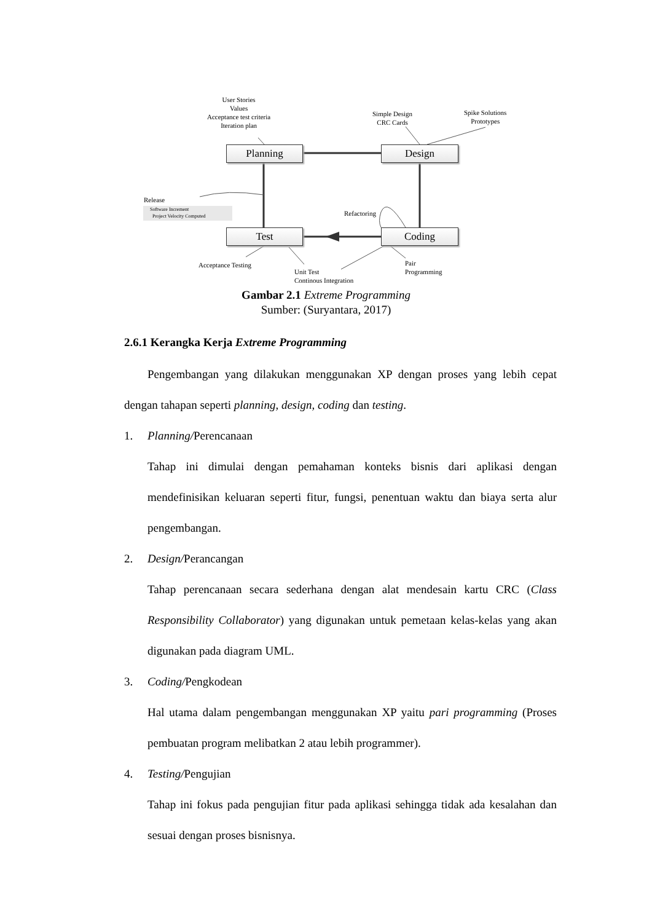User Stories
Values
Acceptance test criteria
Iteration plan
Simple Design
CRC Cards
Spike Solutions
Prototypes
Planning Design
Test Coding
Release
Software Increment
Project Velocity Computed
Refactoring
Acceptance Testing
Unit Test
Continous Integration
Pair
Programming
Gambar 2.1 Extreme Programming
Sumber: (Suryantara, 2017)
2.6.1 Kerangka Kerja Extreme Programming
Pengembangan yang dilakukan menggunakan XP dengan proses yang lebih cepat dengan tahapan seperti planning, design, coding dan testing.
1. Planning/Perencanaan
Tahap ini dimulai dengan pemahaman konteks bisnis dari aplikasi dengan mendefinisikan keluaran seperti fitur, fungsi, penentuan waktu dan biaya serta alur pengembangan.
2. Design/Perancangan
Tahap perencanaan secara sederhana dengan alat mendesain kartu CRC (Class Responsibility Collaborator) yang digunakan untuk pemetaan kelas-kelas yang akan digunakan pada diagram UML.
3. Coding/Pengkodean
Hal utama dalam pengembangan menggunakan XP yaitu pari programming (Proses pembuatan program melibatkan 2 atau lebih programmer).
4. Testing/Pengujian
Tahap ini fokus pada pengujian fitur pada aplikasi sehingga tidak ada kesalahan dan sesuai dengan proses bisnisnya.